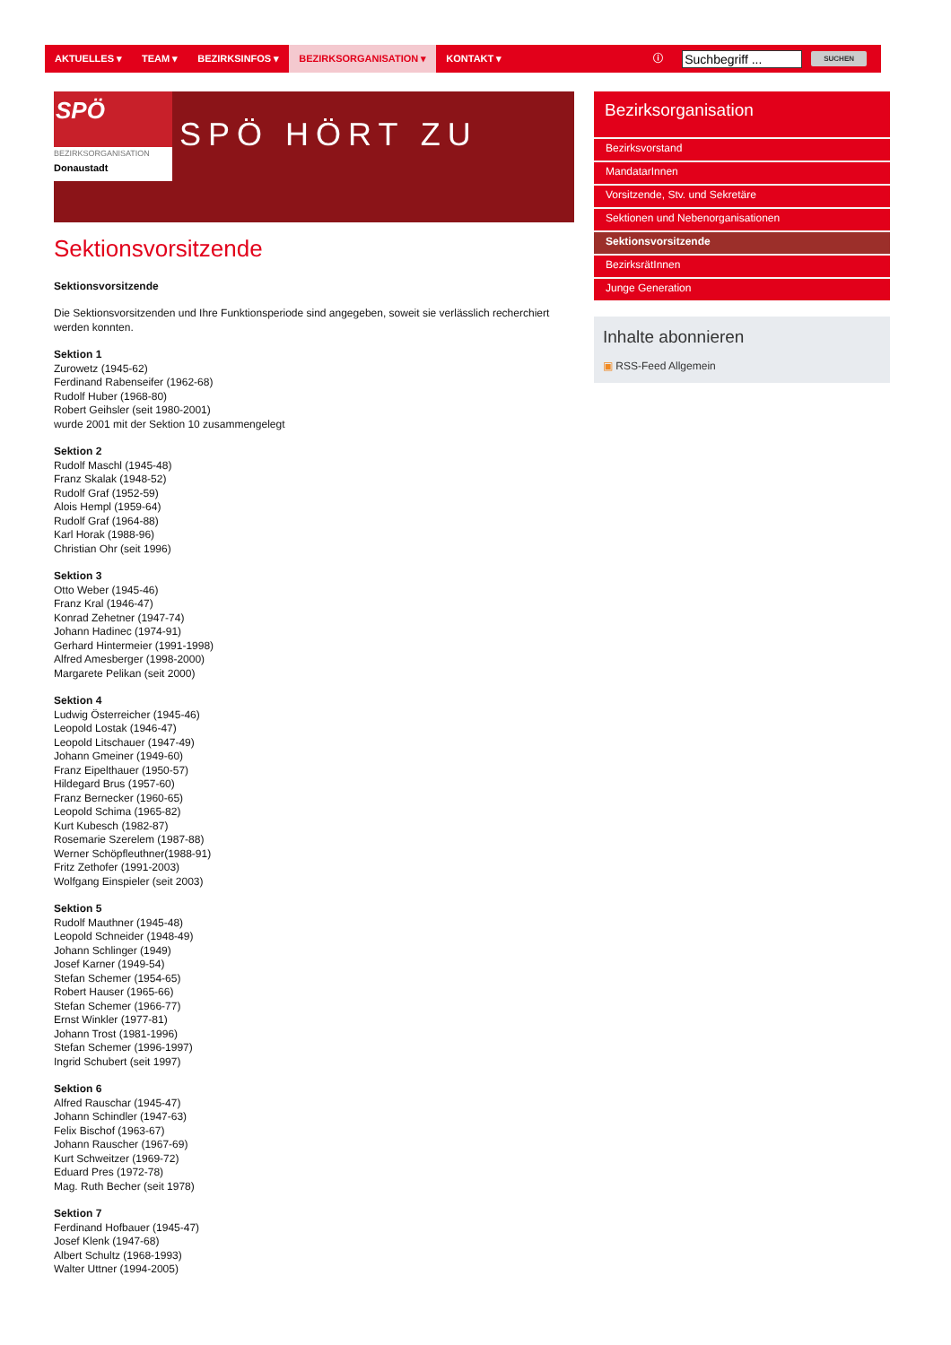AKTUELLES ▾ TEAM ▾ BEZIRKSINFOS ▾ BEZIRKSORGANISATION ▾ KONTAKT ▾
ⓘ
Suchbegriff ...
SUCHEN
SPÖ
BEZIRKSORGANISATION
Donaustadt
SPÖ HÖRT ZU
Sektionsvorsitzende
Sektionsvorsitzende
Die Sektionsvorsitzenden und Ihre Funktionsperiode sind angegeben, soweit sie verlässlich recherchiert werden konnten.
Sektion 1
Zurowetz (1945-62)
Ferdinand Rabenseifer (1962-68)
Rudolf Huber (1968-80)
Robert Geihsler (seit 1980-2001)
wurde 2001 mit der Sektion 10 zusammengelegt
Sektion 2
Rudolf Maschl (1945-48)
Franz Skalak (1948-52)
Rudolf Graf (1952-59)
Alois Hempl (1959-64)
Rudolf Graf (1964-88)
Karl Horak (1988-96)
Christian Ohr (seit 1996)
Sektion 3
Otto Weber (1945-46)
Franz Kral (1946-47)
Konrad Zehetner (1947-74)
Johann Hadinec (1974-91)
Gerhard Hintermeier (1991-1998)
Alfred Amesberger (1998-2000)
Margarete Pelikan (seit 2000)
Sektion 4
Ludwig Österreicher (1945-46)
Leopold Lostak (1946-47)
Leopold Litschauer (1947-49)
Johann Gmeiner (1949-60)
Franz Eipelthauer (1950-57)
Hildegard Brus (1957-60)
Franz Bernecker (1960-65)
Leopold Schima (1965-82)
Kurt Kubesch (1982-87)
Rosemarie Szerelem (1987-88)
Werner Schöpfleuthner(1988-91)
Fritz Zethofer (1991-2003)
Wolfgang Einspieler (seit 2003)
Sektion 5
Rudolf Mauthner (1945-48)
Leopold Schneider (1948-49)
Johann Schlinger (1949)
Josef Karner (1949-54)
Stefan Schemer (1954-65)
Robert Hauser (1965-66)
Stefan Schemer (1966-77)
Ernst Winkler (1977-81)
Johann Trost (1981-1996)
Stefan Schemer (1996-1997)
Ingrid Schubert (seit 1997)
Sektion 6
Alfred Rauschar (1945-47)
Johann Schindler (1947-63)
Felix Bischof (1963-67)
Johann Rauscher (1967-69)
Kurt Schweitzer (1969-72)
Eduard Pres (1972-78)
Mag. Ruth Becher (seit 1978)
Sektion 7
Ferdinand Hofbauer (1945-47)
Josef Klenk (1947-68)
Albert Schultz (1968-1993)
Walter Uttner (1994-2005)
Bezirksorganisation
Bezirksvorstand
MandatarInnen
Vorsitzende, Stv. und Sekretäre
Sektionen und Nebenorganisationen
Sektionsvorsitzende
BezirksrätInnen
Junge Generation
Inhalte abonnieren
▣ RSS-Feed Allgemein